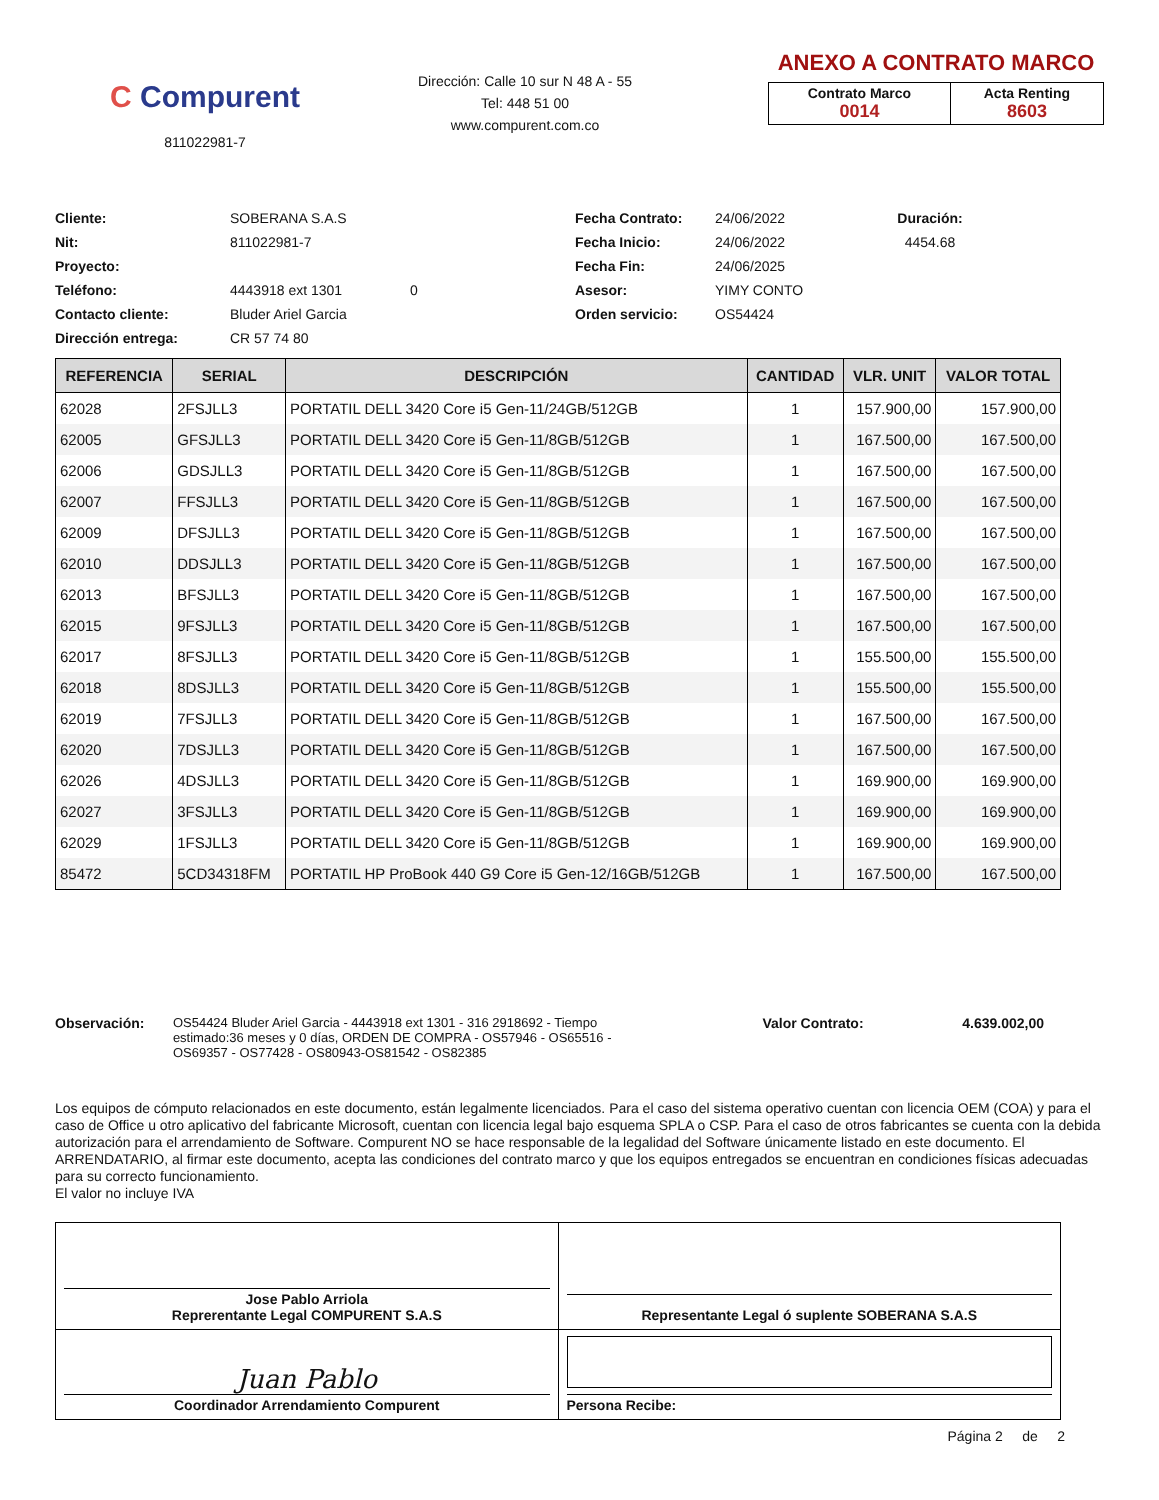C Compurent
811022981-7
Dirección: Calle 10 sur N 48 A - 55
Tel: 448 51 00
www.compurent.com.co
ANEXO A CONTRATO MARCO
| Contrato Marco 0014 | Acta Renting 8603 |
Cliente: SOBERANA S.A.S Fecha Contrato: 24/06/2022 Duración: Nit: 811022981-7 Fecha Inicio: 24/06/2022 4454.68 Proyecto: Fecha Fin: 24/06/2025 Teléfono: 4443918 ext 1301 0 Asesor: YIMY CONTO Contacto cliente: Bluder Ariel Garcia Orden servicio: OS54424 Dirección entrega: CR 57 74 80
| REFERENCIA | SERIAL | DESCRIPCIÓN | CANTIDAD | VLR. UNIT | VALOR TOTAL |
| --- | --- | --- | --- | --- | --- |
| 62028 | 2FSJLL3 | PORTATIL DELL 3420 Core i5 Gen-11/24GB/512GB | 1 | 157.900,00 | 157.900,00 |
| 62005 | GFSJLL3 | PORTATIL DELL 3420 Core i5 Gen-11/8GB/512GB | 1 | 167.500,00 | 167.500,00 |
| 62006 | GDSJLL3 | PORTATIL DELL 3420 Core i5 Gen-11/8GB/512GB | 1 | 167.500,00 | 167.500,00 |
| 62007 | FFSJLL3 | PORTATIL DELL 3420 Core i5 Gen-11/8GB/512GB | 1 | 167.500,00 | 167.500,00 |
| 62009 | DFSJLL3 | PORTATIL DELL 3420 Core i5 Gen-11/8GB/512GB | 1 | 167.500,00 | 167.500,00 |
| 62010 | DDSJLL3 | PORTATIL DELL 3420 Core i5 Gen-11/8GB/512GB | 1 | 167.500,00 | 167.500,00 |
| 62013 | BFSJLL3 | PORTATIL DELL 3420 Core i5 Gen-11/8GB/512GB | 1 | 167.500,00 | 167.500,00 |
| 62015 | 9FSJLL3 | PORTATIL DELL 3420 Core i5 Gen-11/8GB/512GB | 1 | 167.500,00 | 167.500,00 |
| 62017 | 8FSJLL3 | PORTATIL DELL 3420 Core i5 Gen-11/8GB/512GB | 1 | 155.500,00 | 155.500,00 |
| 62018 | 8DSJLL3 | PORTATIL DELL 3420 Core i5 Gen-11/8GB/512GB | 1 | 155.500,00 | 155.500,00 |
| 62019 | 7FSJLL3 | PORTATIL DELL 3420 Core i5 Gen-11/8GB/512GB | 1 | 167.500,00 | 167.500,00 |
| 62020 | 7DSJLL3 | PORTATIL DELL 3420 Core i5 Gen-11/8GB/512GB | 1 | 167.500,00 | 167.500,00 |
| 62026 | 4DSJLL3 | PORTATIL DELL 3420 Core i5 Gen-11/8GB/512GB | 1 | 169.900,00 | 169.900,00 |
| 62027 | 3FSJLL3 | PORTATIL DELL 3420 Core i5 Gen-11/8GB/512GB | 1 | 169.900,00 | 169.900,00 |
| 62029 | 1FSJLL3 | PORTATIL DELL 3420 Core i5 Gen-11/8GB/512GB | 1 | 169.900,00 | 169.900,00 |
| 85472 | 5CD34318FM | PORTATIL HP ProBook 440 G9 Core i5 Gen-12/16GB/512GB | 1 | 167.500,00 | 167.500,00 |
Observación: OS54424 Bluder Ariel Garcia - 4443918 ext 1301 - 316 2918692 - Tiempo estimado:36 meses y 0 días, ORDEN DE COMPRA - OS57946 - OS65516 - OS69357 - OS77428 - OS80943-OS81542 - OS82385
Valor Contrato: 4.639.002,00
Los equipos de cómputo relacionados en este documento, están legalmente licenciados. Para el caso del sistema operativo cuentan con licencia OEM (COA) y para el caso de Office u otro aplicativo del fabricante Microsoft, cuentan con licencia legal bajo esquema SPLA o CSP. Para el caso de otros fabricantes se cuenta con la debida autorización para el arrendamiento de Software. Compurent NO se hace responsable de la legalidad del Software únicamente listado en este documento. El ARRENDATARIO, al firmar este documento, acepta las condiciones del contrato marco y que los equipos entregados se encuentran en condiciones físicas adecuadas para su correcto funcionamiento.
El valor no incluye IVA
| Jose Pablo Arriola Reprerentante Legal COMPURENT S.A.S | Representante Legal ó suplente SOBERANA S.A.S |
| Juan Pablo Coordinador Arrendamiento Compurent | Persona Recibe: |
Página 2 de 2